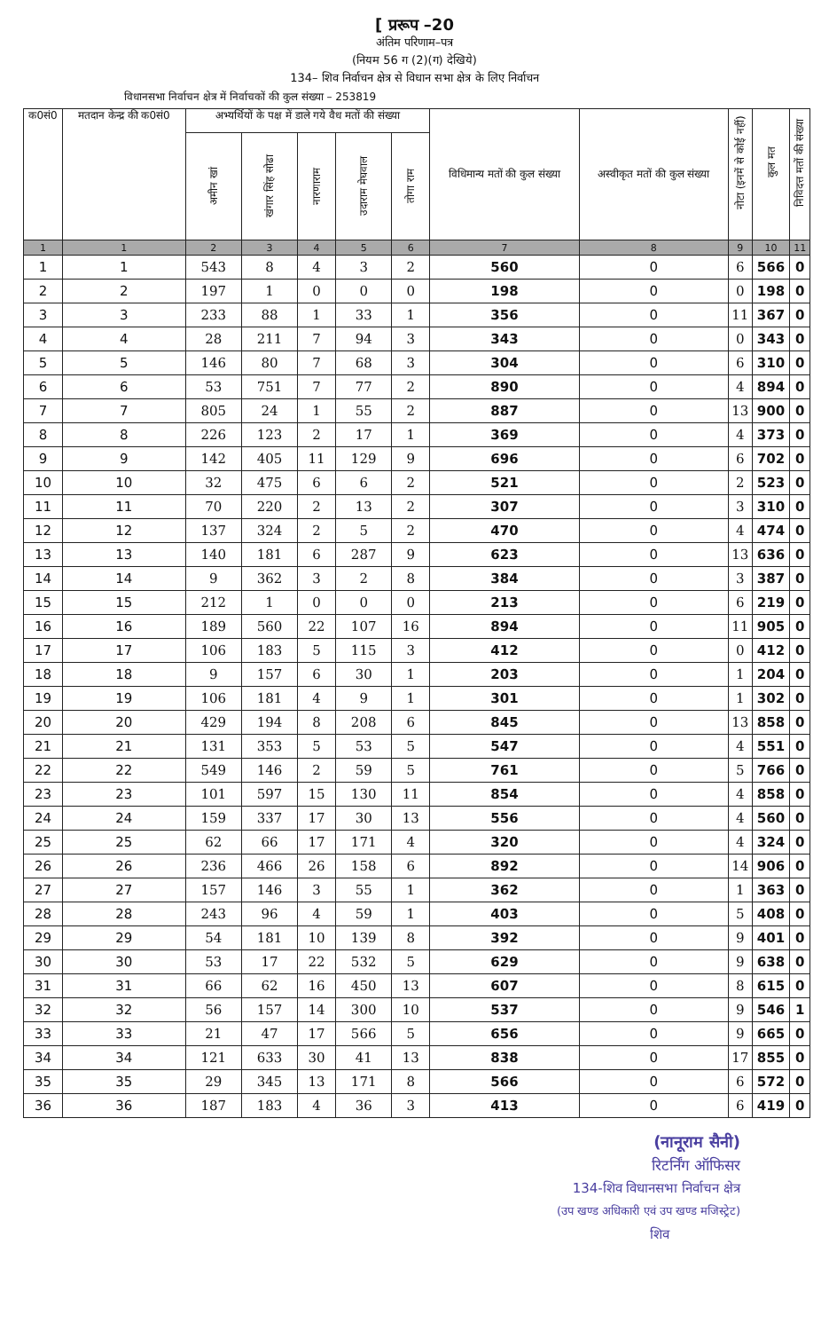[ प्ररूप –20
अंतिम परिणाम–पत्र
(नियम 56 ग (2)(ग) देखिये)
134– शिव निर्वाचन क्षेत्र से विधान सभा क्षेत्र के लिए निर्वाचन
विधानसभा निर्वाचन क्षेत्र में निर्वाचकों की कुल संख्या – 253819
| क0सं0 | मतदान केन्द्र की क0सं0 | अभ्यर्थियों के पक्ष में डाले गये वैध मतों की संख्या | | | | | विधिमान्य मतों की कुल संख्या | अस्वीकृत मतों की कुल संख्या | नोटा (इनमें से कोई नहीं) | कुल मत | निविदत्त मतों की संख्या |
| --- | --- | --- | --- | --- | --- | --- | --- | --- | --- | --- | --- |
| | | अमीन खां | खंगार सिंह सोढा | नारणाराम | उदाराम मेघवाल | तोगा राम | | | | | |
| 1 | 1 | 2 | 3 | 4 | 5 | 6 | 7 | 8 | 9 | 10 | 11 |
| 1 | 1 | 543 | 8 | 4 | 3 | 2 | 560 | 0 | 6 | 566 | 0 |
| 2 | 2 | 197 | 1 | 0 | 0 | 0 | 198 | 0 | 0 | 198 | 0 |
| 3 | 3 | 233 | 88 | 1 | 33 | 1 | 356 | 0 | 11 | 367 | 0 |
| 4 | 4 | 28 | 211 | 7 | 94 | 3 | 343 | 0 | 0 | 343 | 0 |
| 5 | 5 | 146 | 80 | 7 | 68 | 3 | 304 | 0 | 6 | 310 | 0 |
| 6 | 6 | 53 | 751 | 7 | 77 | 2 | 890 | 0 | 4 | 894 | 0 |
| 7 | 7 | 805 | 24 | 1 | 55 | 2 | 887 | 0 | 13 | 900 | 0 |
| 8 | 8 | 226 | 123 | 2 | 17 | 1 | 369 | 0 | 4 | 373 | 0 |
| 9 | 9 | 142 | 405 | 11 | 129 | 9 | 696 | 0 | 6 | 702 | 0 |
| 10 | 10 | 32 | 475 | 6 | 6 | 2 | 521 | 0 | 2 | 523 | 0 |
| 11 | 11 | 70 | 220 | 2 | 13 | 2 | 307 | 0 | 3 | 310 | 0 |
| 12 | 12 | 137 | 324 | 2 | 5 | 2 | 470 | 0 | 4 | 474 | 0 |
| 13 | 13 | 140 | 181 | 6 | 287 | 9 | 623 | 0 | 13 | 636 | 0 |
| 14 | 14 | 9 | 362 | 3 | 2 | 8 | 384 | 0 | 3 | 387 | 0 |
| 15 | 15 | 212 | 1 | 0 | 0 | 0 | 213 | 0 | 6 | 219 | 0 |
| 16 | 16 | 189 | 560 | 22 | 107 | 16 | 894 | 0 | 11 | 905 | 0 |
| 17 | 17 | 106 | 183 | 5 | 115 | 3 | 412 | 0 | 0 | 412 | 0 |
| 18 | 18 | 9 | 157 | 6 | 30 | 1 | 203 | 0 | 1 | 204 | 0 |
| 19 | 19 | 106 | 181 | 4 | 9 | 1 | 301 | 0 | 1 | 302 | 0 |
| 20 | 20 | 429 | 194 | 8 | 208 | 6 | 845 | 0 | 13 | 858 | 0 |
| 21 | 21 | 131 | 353 | 5 | 53 | 5 | 547 | 0 | 4 | 551 | 0 |
| 22 | 22 | 549 | 146 | 2 | 59 | 5 | 761 | 0 | 5 | 766 | 0 |
| 23 | 23 | 101 | 597 | 15 | 130 | 11 | 854 | 0 | 4 | 858 | 0 |
| 24 | 24 | 159 | 337 | 17 | 30 | 13 | 556 | 0 | 4 | 560 | 0 |
| 25 | 25 | 62 | 66 | 17 | 171 | 4 | 320 | 0 | 4 | 324 | 0 |
| 26 | 26 | 236 | 466 | 26 | 158 | 6 | 892 | 0 | 14 | 906 | 0 |
| 27 | 27 | 157 | 146 | 3 | 55 | 1 | 362 | 0 | 1 | 363 | 0 |
| 28 | 28 | 243 | 96 | 4 | 59 | 1 | 403 | 0 | 5 | 408 | 0 |
| 29 | 29 | 54 | 181 | 10 | 139 | 8 | 392 | 0 | 9 | 401 | 0 |
| 30 | 30 | 53 | 17 | 22 | 532 | 5 | 629 | 0 | 9 | 638 | 0 |
| 31 | 31 | 66 | 62 | 16 | 450 | 13 | 607 | 0 | 8 | 615 | 0 |
| 32 | 32 | 56 | 157 | 14 | 300 | 10 | 537 | 0 | 9 | 546 | 1 |
| 33 | 33 | 21 | 47 | 17 | 566 | 5 | 656 | 0 | 9 | 665 | 0 |
| 34 | 34 | 121 | 633 | 30 | 41 | 13 | 838 | 0 | 17 | 855 | 0 |
| 35 | 35 | 29 | 345 | 13 | 171 | 8 | 566 | 0 | 6 | 572 | 0 |
| 36 | 36 | 187 | 183 | 4 | 36 | 3 | 413 | 0 | 6 | 419 | 0 |
(नानूराम सैनी)
रिटर्निंग ऑफिसर
134-शिव विधानसभा निर्वाचन क्षेत्र
(उप खण्ड अधिकारी एवं उप खण्ड मजिस्ट्रेट)
शिव